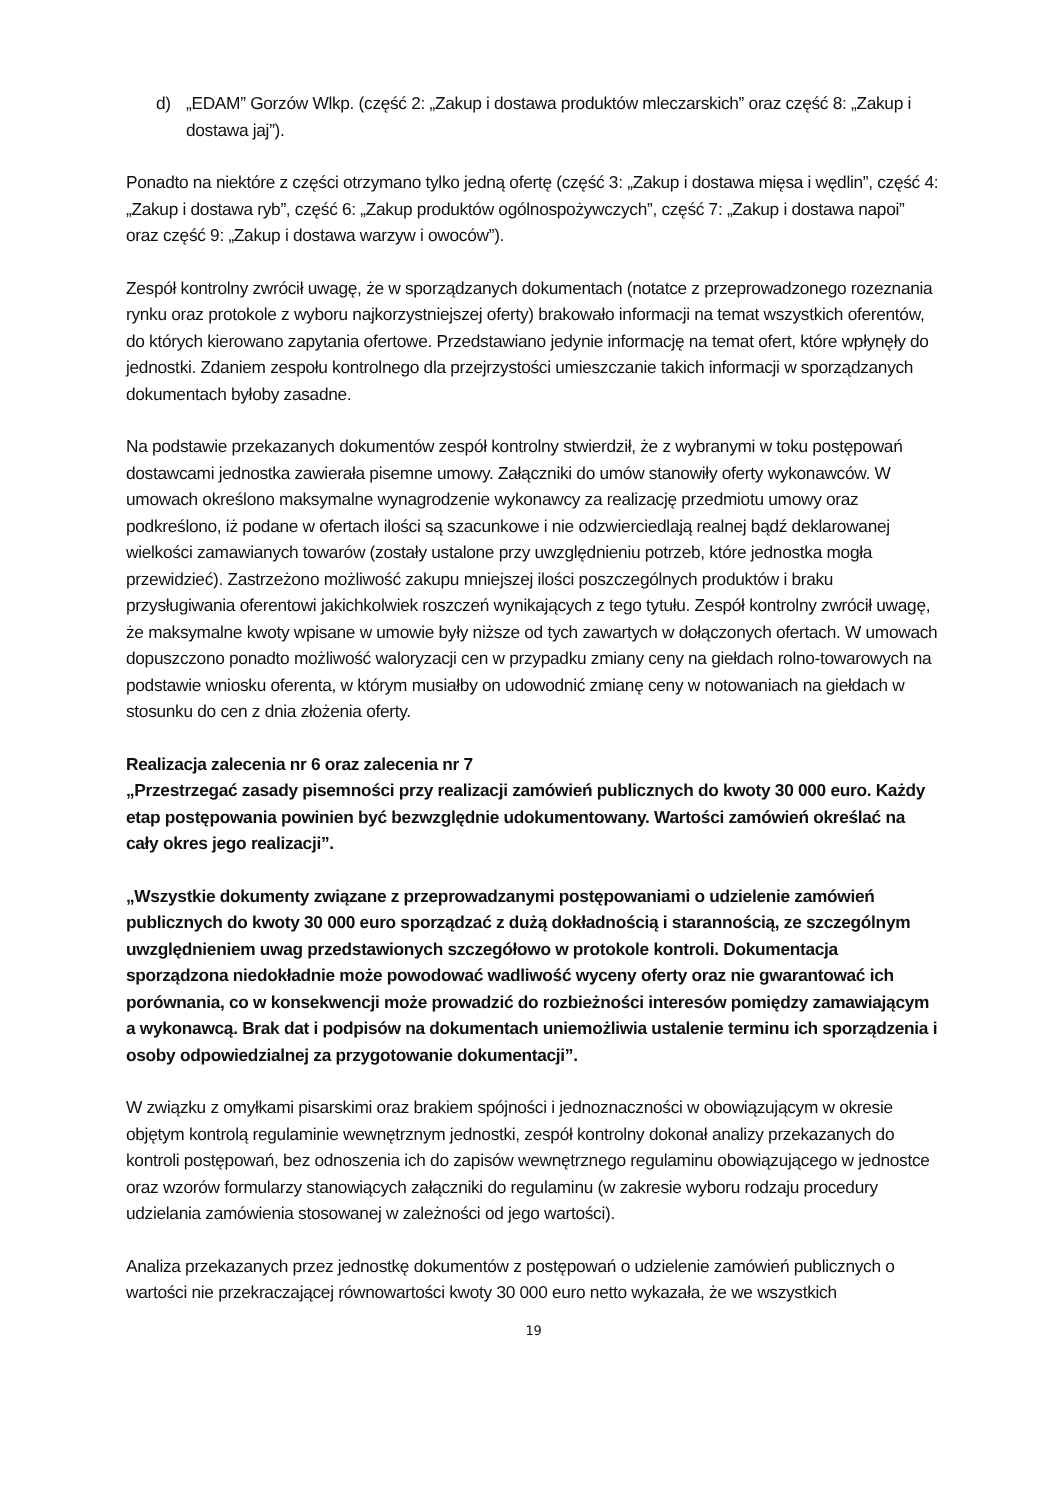d) „EDAM” Gorzów Wlkp. (część 2: „Zakup i dostawa produktów mleczarskich” oraz część 8: „Zakup i dostawa jaj”).
Ponadto na niektóre z części otrzymano tylko jedną ofertę (część 3: „Zakup i dostawa mięsa i wędlin”, część 4: „Zakup i dostawa ryb”, część 6: „Zakup produktów ogólnospożywczych”, część 7: „Zakup i dostawa napoi” oraz część 9: „Zakup i dostawa warzyw i owoców”).
Zespół kontrolny zwrócił uwagę, że w sporządzanych dokumentach (notatce z przeprowadzonego rozeznania rynku oraz protokole z wyboru najkorzystniejszej oferty) brakowało informacji na temat wszystkich oferentów, do których kierowano zapytania ofertowe. Przedstawiano jedynie informację na temat ofert, które wpłynęły do jednostki. Zdaniem zespołu kontrolnego dla przejrzystości umieszczanie takich informacji w sporządzanych dokumentach byłoby zasadne.
Na podstawie przekazanych dokumentów zespół kontrolny stwierdził, że z wybranymi w toku postępowań dostawcami jednostka zawierała pisemne umowy. Załączniki do umów stanowiły oferty wykonawców. W umowach określono maksymalne wynagrodzenie wykonawcy za realizację przedmiotu umowy oraz podkreślono, iż podane w ofertach ilości są szacunkowe i nie odzwierciedlają realnej bądź deklarowanej wielkości zamawianych towarów (zostały ustalone przy uwzględnieniu potrzeb, które jednostka mogła przewidzieć). Zastrzeżono możliwość zakupu mniejszej ilości poszczególnych produktów i braku przysługiwania oferentowi jakichkolwiek roszczeń wynikających z tego tytułu. Zespół kontrolny zwrócił uwagę, że maksymalne kwoty wpisane w umowie były niższe od tych zawartych w dołączonych ofertach. W umowach dopuszczono ponadto możliwość waloryzacji cen w przypadku zmiany ceny na giełdach rolno-towarowych na podstawie wniosku oferenta, w którym musiałby on udowodnić zmianę ceny w notowaniach na giełdach w stosunku do cen z dnia złożenia oferty.
Realizacja zalecenia nr 6 oraz zalecenia nr 7
„Przestrzegać zasady pisemności przy realizacji zamówień publicznych do kwoty 30 000 euro. Każdy etap postępowania powinien być bezwzględnie udokumentowany. Wartości zamówień określać na cały okres jego realizacji”.
„Wszystkie dokumenty związane z przeprowadzanymi postępowaniami o udzielenie zamówień publicznych do kwoty 30 000 euro sporządzać z dużą dokładnością i starannością, ze szczególnym uwzględnieniem uwag przedstawionych szczegółowo w protokole kontroli. Dokumentacja sporządzona niedokładnie może powodować wadliwość wyceny oferty oraz nie gwarantować ich porównania, co w konsekwencji może prowadzić do rozbieżności interesów pomiędzy zamawiającym a wykonawcą. Brak dat i podpisów na dokumentach uniemożliwia ustalenie terminu ich sporządzenia i osoby odpowiedzialnej za przygotowanie dokumentacji”.
W związku z omyłkami pisarskimi oraz brakiem spójności i jednoznaczności w obowiązującym w okresie objętym kontrolą regulaminie wewnętrznym jednostki, zespół kontrolny dokonał analizy przekazanych do kontroli postępowań, bez odnoszenia ich do zapisów wewnętrznego regulaminu obowiązującego w jednostce oraz wzorów formularzy stanowiących załączniki do regulaminu (w zakresie wyboru rodzaju procedury udzielania zamówienia stosowanej w zależności od jego wartości).
Analiza przekazanych przez jednostkę dokumentów z postępowań o udzielenie zamówień publicznych o wartości nie przekraczającej równowartości kwoty 30 000 euro netto wykazała, że we wszystkich
19